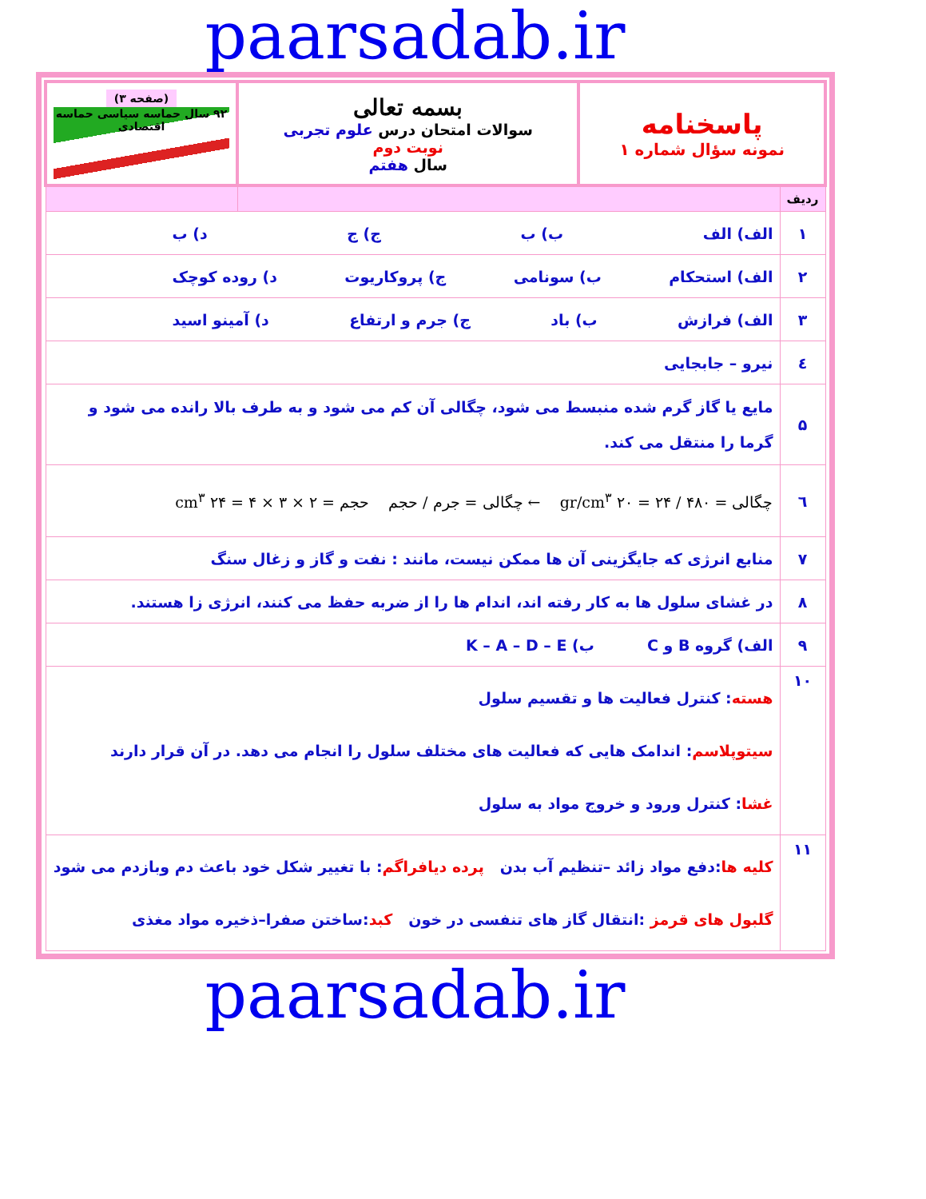paarsadab.ir
| پاسخنامه نمونه سؤال شماره ۱ | | بسمه تعالی سوالات امتحان درس علوم تجربی نوبت دوم سال هفتم | (صفحه ۳) ۹۲ سال حماسه سیاسی حماسه اقتصادی |
| ردیف | | | |
| ۱ | الف) الف ب) ب ج) ج د) ب | | |
| ۲ | الف) استحکام ب) سونامی ج) پروکاریوت د) روده کوچک | | |
| ۳ | الف) فرازش ب) باد ج) جرم و ارتفاع د) آمینو اسید | | |
| ٤ | نیرو – جابجایی | | |
| ۵ | مایع یا گاز گرم شده منبسط می شود، چگالی آن کم می شود و به طرف بالا رانده می شود و گرما را منتقل می کند. | | |
| ٦ | چگالی = ۴۸۰ / ۲۴ = ۲۰ gr/cm<sup>۳</sup> ← چگالی = جرم / حجم حجم = ۲ × ۳ × ۴ = ۲۴ cm<sup>۳</sup> | | |
| ۷ | منابع انرژی که جایگزینی آن ها ممکن نیست، مانند : نفت و گاز و زغال سنگ | | |
| ۸ | در غشای سلول ها به کار رفته اند، اندام ها را از ضربه حفظ می کنند، انرژی زا هستند. | | |
| ۹ | الف) گروه B و C ب) K – A – D – E | | |
| ۱۰ | هسته : کنترل فعالیت ها و تقسیم سلول سیتوپلاسم : اندامک هایی که فعالیت های مختلف سلول را انجام می دهد. در آن قرار دارند غشا : کنترل ورود و خروج مواد به سلول | | |
| ۱۱ | کلیه ها :دفع مواد زائد –تنظیم آب بدن پرده دیافراگم : با تغییر شکل خود باعث دم وبازدم می شود گلبول های قرمز :انتقال گاز های تنفسی در خون کبد :ساختن صفرا–ذخیره مواد مغذی | | |
paarsadab.ir